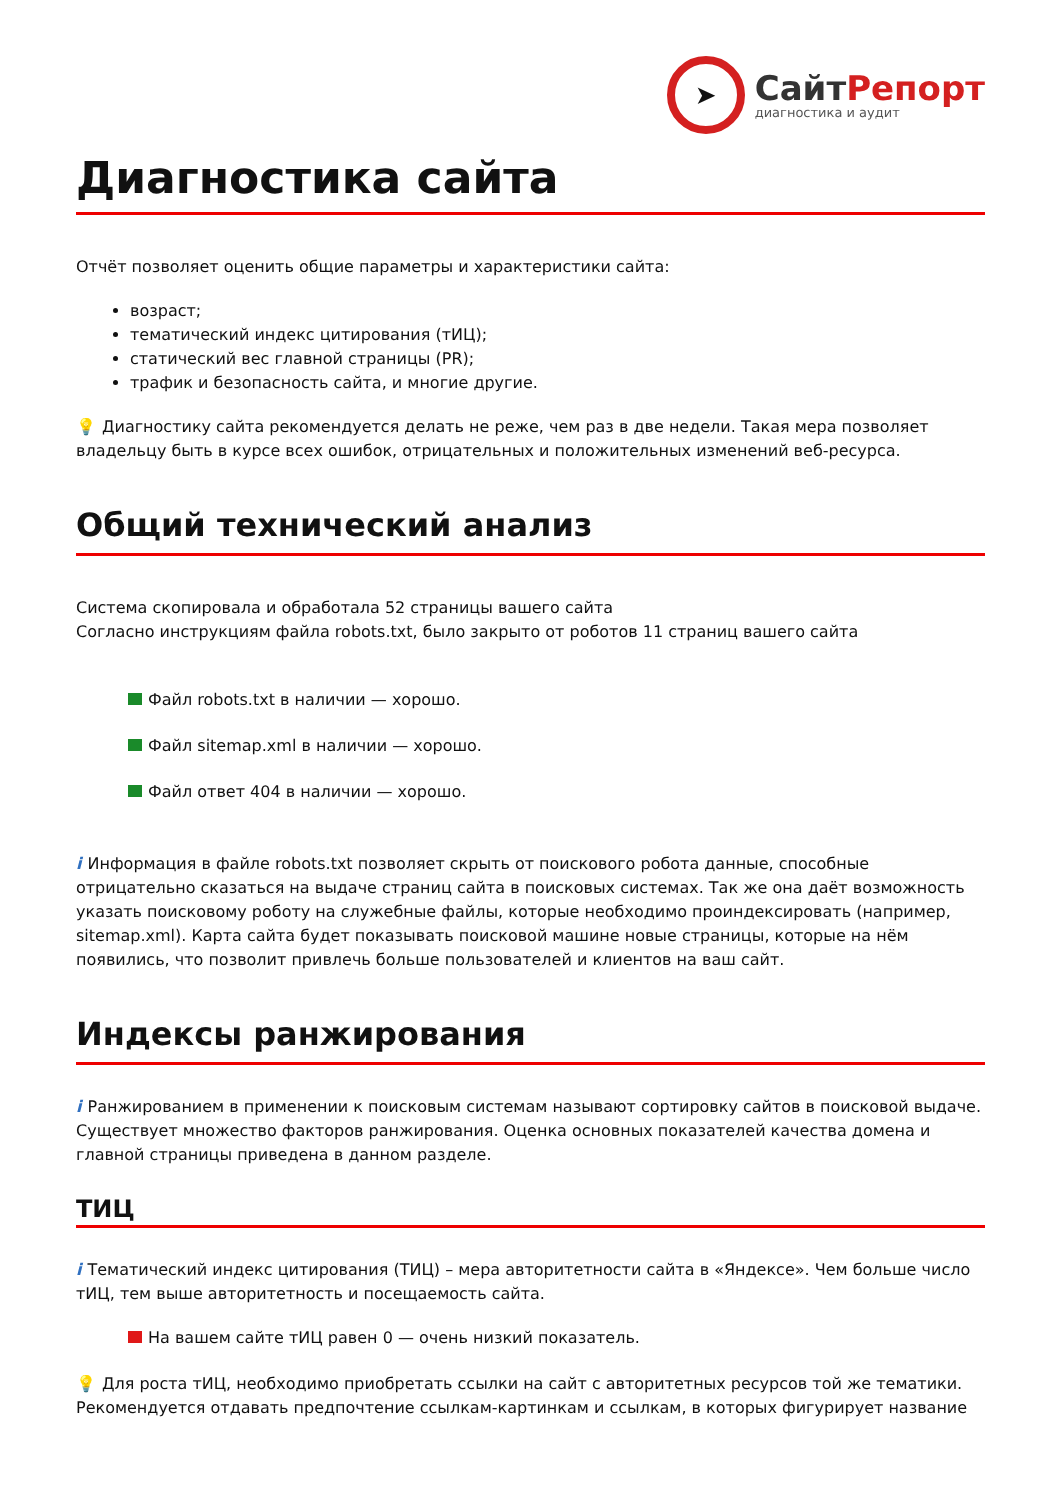➤
СайтРепорт
диагностика и аудит
Диагностика сайта
Отчёт позволяет оценить общие параметры и характеристики сайта:
возраст;
тематический индекс цитирования (тИЦ);
статический вес главной страницы (PR);
трафик и безопасность сайта, и многие другие.
💡 Диагностику сайта рекомендуется делать не реже, чем раз в две недели. Такая мера позволяет владельцу быть в курсе всех ошибок, отрицательных и положительных изменений веб-ресурса.
Общий технический анализ
Система скопировала и обработала 52 страницы вашего сайта
Согласно инструкциям файла robots.txt, было закрыто от роботов 11 страниц вашего сайта
Файл robots.txt в наличии — хорошо.
Файл sitemap.xml в наличии — хорошо.
Файл ответ 404 в наличии — хорошо.
i Информация в файле robots.txt позволяет скрыть от поискового робота данные, способные отрицательно сказаться на выдаче страниц сайта в поисковых системах. Так же она даёт возможность указать поисковому роботу на служебные файлы, которые необходимо проиндексировать (например, sitemap.xml). Карта сайта будет показывать поисковой машине новые страницы, которые на нём появились, что позволит привлечь больше пользователей и клиентов на ваш сайт.
Индексы ранжирования
i Ранжированием в применении к поисковым системам называют сортировку сайтов в поисковой выдаче. Существует множество факторов ранжирования. Оценка основных показателей качества домена и главной страницы приведена в данном разделе.
ТИЦ
i Тематический индекс цитирования (ТИЦ) – мера авторитетности сайта в «Яндексе». Чем больше число тИЦ, тем выше авторитетность и посещаемость сайта.
На вашем сайте тИЦ равен 0 — очень низкий показатель.
💡 Для роста тИЦ, необходимо приобретать ссылки на сайт с авторитетных ресурсов той же тематики. Рекомендуется отдавать предпочтение ссылкам-картинкам и ссылкам, в которых фигурирует название